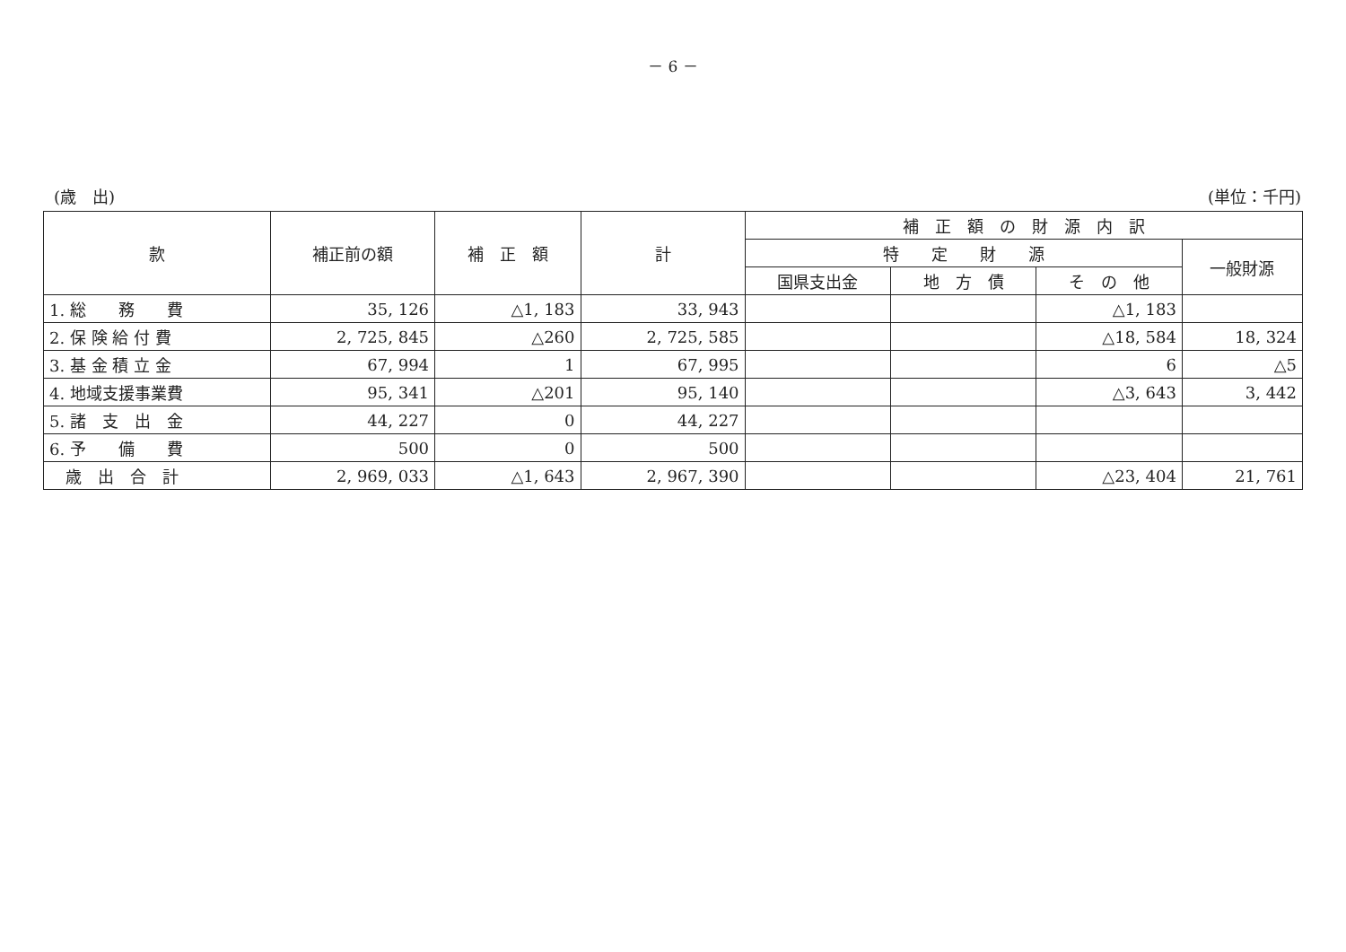－ 6 －
(歳　出) (単位：千円)
| 款 | 補正前の額 | 補 正 額 | 計 | 補 正 額 の 財 源 内 訳 | | | |
| --- | --- | --- | --- | --- | --- | --- | --- |
| | | | | 特 定 財 源 | | | 一般財源 |
| | | | | 国県支出金 | 地 方 債 | そ の 他 | |
| 1. 総 務 費 | 35, 126 | △1, 183 | 33, 943 | | | △1, 183 | |
| 2. 保 険 給 付 費 | 2, 725, 845 | △260 | 2, 725, 585 | | | △18, 584 | 18, 324 |
| 3. 基 金 積 立 金 | 67, 994 | 1 | 67, 995 | | | 6 | △5 |
| 4. 地域支援事業費 | 95, 341 | △201 | 95, 140 | | | △3, 643 | 3, 442 |
| 5. 諸 支 出 金 | 44, 227 | 0 | 44, 227 | | | | |
| 6. 予 備 費 | 500 | 0 | 500 | | | | |
| 歳 出 合 計 | 2, 969, 033 | △1, 643 | 2, 967, 390 | | | △23, 404 | 21, 761 |